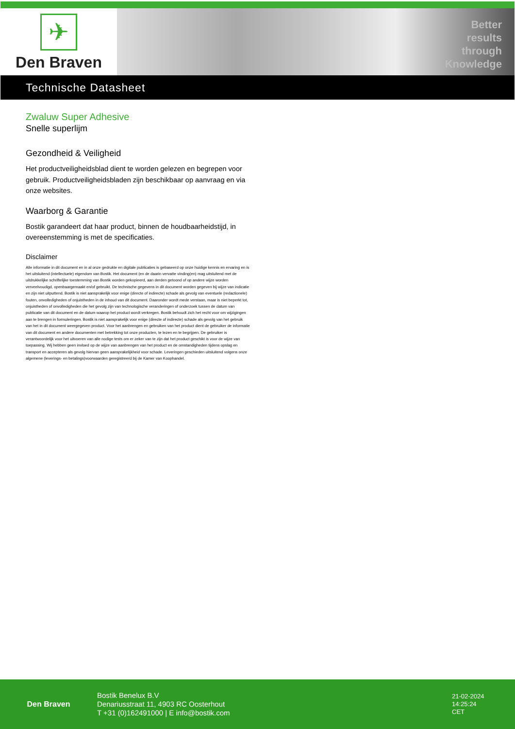✈
Den Braven
Better
results
through
Knowledge
Technische Datasheet
Zwaluw Super Adhesive
Snelle superlijm
Gezondheid & Veiligheid
Het productveiligheidsblad dient te worden gelezen en begrepen voor gebruik. Productveiligheidsbladen zijn beschikbaar op aanvraag en via onze websites.
Waarborg & Garantie
Bostik garandeert dat haar product, binnen de houdbaarheidstijd, in overeenstemming is met de specificaties.
Disclaimer
Alle informatie in dit document en in al onze gedrukte en digitale publicaties is gebaseerd op onze huidige kennis en ervaring en is het uitsluitend (intellectuele) eigendom van Bostik. Het document (en de daarin vervatte vinding(en) mag uitsluitend met de uitdrukkelijke schriftelijke toestemming van Bostik worden gekopieerd, aan derden getoond of op andere wijze worden verveelvoudigd, openbaargemaakt en/of gebruikt. De technische gegevens in dit document worden gegeven bij wijze van indicatie en zijn niet uitputtend. Bostik is niet aansprakelijk voor enige (directe of indirecte) schade als gevolg van eventuele (redactionele) fouten, onvolledigheden of onjuistheden in de inhoud van dit document. Daaronder wordt mede verstaan, maar is niet beperkt tot, onjuistheden of onvolledigheden die het gevolg zijn van technologische veranderingen of onderzoek tussen de datum van publicatie van dit document en de datum waarop het product wordt verkregen. Bostik behoudt zich het recht voor om wijzigingen aan te brengen in formuleringen. Bostik is niet aansprakelijk voor enige (directe of indirecte) schade als gevolg van het gebruik van het in dit document weergegeven product. Voor het aanbrengen en gebruiken van het product dient de gebruiker de informatie van dit document en andere documenten met betrekking tot onze producten, te lezen en te begrijpen. De gebruiker is verantwoordelijk voor het uitvoeren van alle nodige tests om er zeker van te zijn dat het product geschikt is voor de wijze van toepassing. Wij hebben geen invloed op de wijze van aanbrengen van het product en de omstandigheden tijdens opslag en transport en accepteren als gevolg hiervan geen aansprakelijkheid voor schade. Leveringen geschieden uitsluitend volgens onze algemene (leverings- en betalings)voorwaarden geregistreerd bij de Kamer van Koophandel.
Den Braven
Bostik Benelux B.V
Denariusstraat 11, 4903 RC Oosterhout
T +31 (0)162491000 | E info@bostik.com
21-02-2024
14:25:24
CET